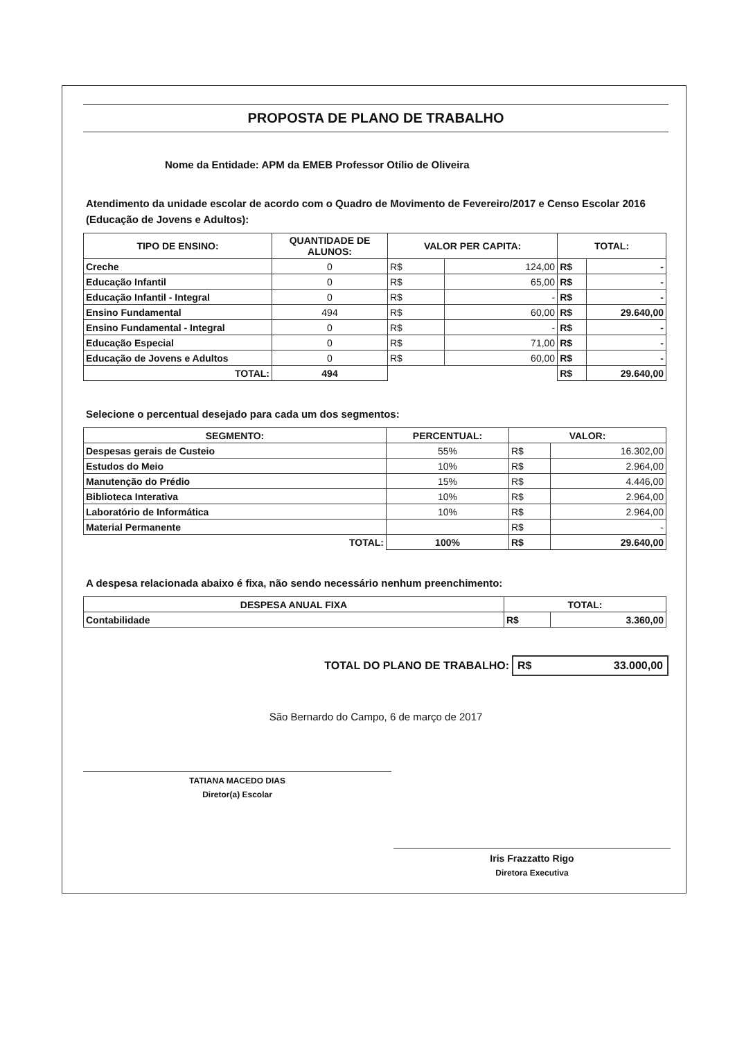PROPOSTA DE PLANO DE TRABALHO
Nome da Entidade: APM da EMEB Professor Otílio de Oliveira
Atendimento da unidade escolar de acordo com o Quadro de Movimento de Fevereiro/2017 e Censo Escolar 2016 (Educação de Jovens e Adultos):
| TIPO DE ENSINO: | QUANTIDADE DE ALUNOS: | VALOR PER CAPITA: | | TOTAL: | |
| --- | --- | --- | --- | --- | --- |
| Creche | 0 | R$ | 124,00 | R$ | - |
| Educação Infantil | 0 | R$ | 65,00 | R$ | - |
| Educação Infantil - Integral | 0 | R$ | - | R$ | - |
| Ensino Fundamental | 494 | R$ | 60,00 | R$ | 29.640,00 |
| Ensino Fundamental - Integral | 0 | R$ | - | R$ | - |
| Educação Especial | 0 | R$ | 71,00 | R$ | - |
| Educação de Jovens e Adultos | 0 | R$ | 60,00 | R$ | - |
| TOTAL: | 494 | | | R$ | 29.640,00 |
Selecione o percentual desejado para cada um dos segmentos:
| SEGMENTO: | PERCENTUAL: | VALOR: | |
| --- | --- | --- | --- |
| Despesas gerais de Custeio | 55% | R$ | 16.302,00 |
| Estudos do Meio | 10% | R$ | 2.964,00 |
| Manutenção do Prédio | 15% | R$ | 4.446,00 |
| Biblioteca Interativa | 10% | R$ | 2.964,00 |
| Laboratório de Informática | 10% | R$ | 2.964,00 |
| Material Permanente | | R$ | - |
| TOTAL: | 100% | R$ | 29.640,00 |
A despesa relacionada abaixo é fixa, não sendo necessário nenhum preenchimento:
| DESPESA ANUAL FIXA | TOTAL: | |
| --- | --- | --- |
| Contabilidade | R$ | 3.360,00 |
TOTAL DO PLANO DE TRABALHO: R$ 33.000,00
São Bernardo do Campo, 6 de março de 2017
TATIANA MACEDO DIAS
Diretor(a) Escolar
Iris Frazzatto Rigo
Diretora Executiva